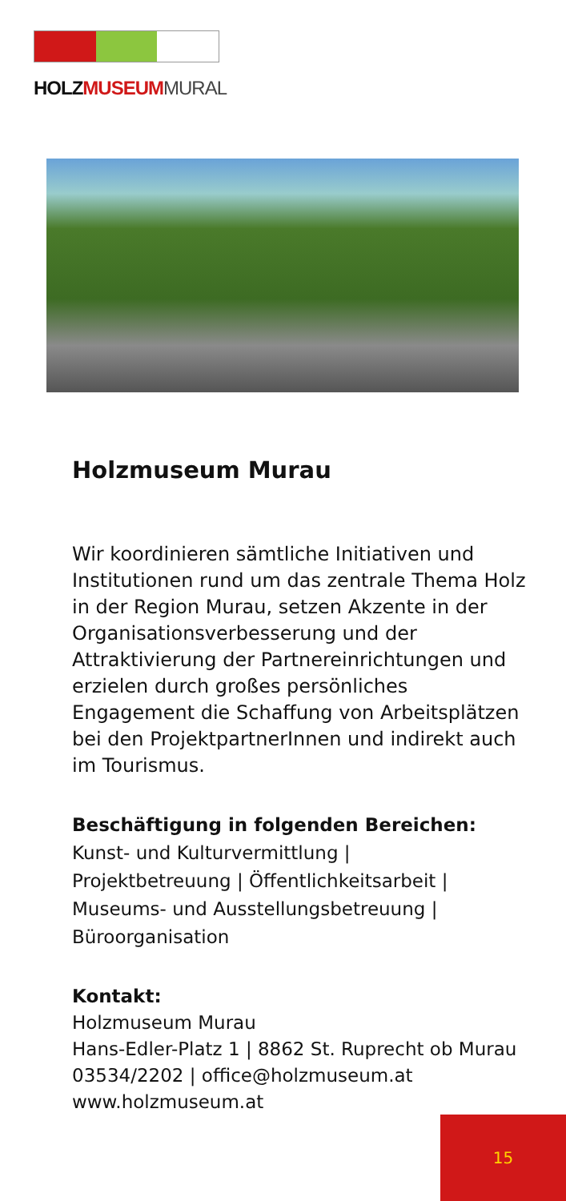HOLZMUSEUM MURAL
Holzmuseum Murau
Wir koordinieren sämtliche Initiativen und Institutionen rund um das zentrale Thema Holz in der Region Murau, setzen Akzente in der Organisationsverbesserung und der Attraktivierung der Partnereinrichtungen und erzielen durch großes persönliches Engagement die Schaffung von Arbeitsplätzen bei den ProjektpartnerInnen und indirekt auch im Tourismus.
Beschäftigung in folgenden Bereichen:
Kunst- und Kulturvermittlung |
Projektbetreuung | Öffentlichkeitsarbeit |
Museums- und Ausstellungsbetreuung |
Büroorganisation
Kontakt:
Holzmuseum Murau
Hans-Edler-Platz 1 | 8862 St. Ruprecht ob Murau
03534/2202 | office@holzmuseum.at
www.holzmuseum.at
15